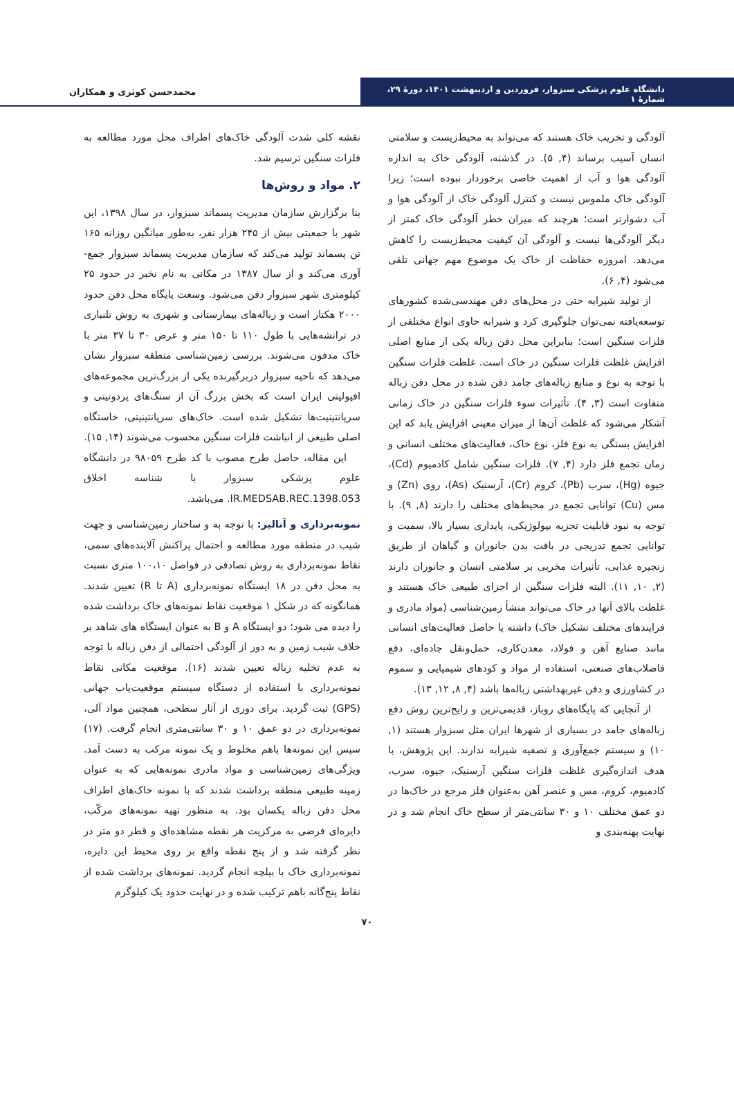دانشگاه علوم پزشکی سبزوار، فروردین و اردیبهشت ۱۴۰۱، دورهٔ ۲۹، شمارهٔ ۱
محمدحسن کوثری و همکاران
آلودگی و تخریب خاک هستند که می‌تواند به محیط‌زیست و سلامتی انسان آسیب برساند (۴, ۵). در گذشته، آلودگی خاک به اندازه آلودگی هوا و آب از اهمیت خاصی برخوردار نبوده است؛ زیرا آلودگی خاک ملموس نیست و کنترل آلودگی خاک از آلودگی هوا و آب دشوارتر است؛ هرچند که میزان خطر آلودگی خاک کمتر از دیگر آلودگی‌ها نیست و آلودگی آن کیفیت محیط‌زیست را کاهش می‌دهد. امروزه حفاظت از خاک یک موضوع مهم جهانی تلقی می‌شود (۴, ۶).
از تولید شیرابه حتی در محل‌های دفن مهندسی‌شده کشورهای توسعه‌یافته نمی‌توان جلوگیری کرد و شیرابه حاوی انواع مختلفی از فلزات سنگین است؛ بنابراین محل دفن زباله یکی از منابع اصلی افزایش غلظت فلزات سنگین در خاک است. غلظت فلزات سنگین با توجه به نوع و منابع زباله‌های جامد دفن شده در محل دفن زباله متفاوت است (۳, ۴). تأثیرات سوء فلزات سنگین در خاک زمانی آشکار می‌شود که غلظت آن‌ها از میزان معینی افزایش یابد که این افزایش بستگی به نوع فلز، نوع خاک، فعالیت‌های مختلف انسانی و زمان تجمع فلز دارد (۴, ۷). فلزات سنگین شامل کادمیوم (Cd)، جیوه (Hg)، سرب (Pb)، کروم (Cr)، آرسنیک (As)، روی (Zn) و مس (Cu) توانایی تجمع در محیط‌های مختلف را دارند (۸, ۹). با توجه به نبود قابلیت تجزیه بیولوژیکی، پایداری بسیار بالا، سمیت و توانایی تجمع تدریجی در بافت بدن جانوران و گیاهان از طریق زنجیره غذایی، تأثیرات مخربی بر سلامتی انسان و جانوران دارند (۲, ۱۰, ۱۱). البته فلزات سنگین از اجزای طبیعی خاک هستند و غلظت بالای آنها در خاک می‌تواند منشأ زمین‌شناسی (مواد مادری و فرایندهای مختلف تشکیل خاک) داشته یا حاصل فعالیت‌های انسانی مانند صنایع آهن و فولاد، معدن‌کاری، حمل‌ونقل جاده‌ای، دفع فاضلاب‌های صنعتی، استفاده از مواد و کودهای شیمیایی و سموم در کشاورزی و دفن غیربهداشتی زباله‌ها باشد (۴, ۸, ۱۲, ۱۳).
از آنجایی که پایگاه‌های روباز، قدیمی‌ترین و رایج‌ترین روش دفع زباله‌های جامد در بسیاری از شهرها ایران مثل سبزوار هستند (۱, ۱۰) و سیستم جمع‌آوری و تصفیه شیرابه ندارند. این پژوهش، با هدف اندازه‌گیری غلظت فلزات سنگین آرسنیک، جیوه، سرب، کادمیوم، کروم، مس و عنصر آهن به‌عنوان فلز مرجع در خاک‌ها در دو عمق مختلف ۱۰ و ۳۰ سانتی‌متر از سطح خاک انجام شد و در نهایت پهنه‌بندی و
نقشه کلی شدت آلودگی خاک‌های اطراف محل مورد مطالعه به فلزات سنگین ترسیم شد.
۲. مواد و روش‌ها
بنا برگزارش سازمان مدیریت پسماند سبزوار، در سال ۱۳۹۸، این شهر با جمعیتی بیش از ۲۴۵ هزار نفر، به‌طور میانگین روزانه ۱۶۵ تن پسماند تولید می‌کند که سازمان مدیریت پسماند سبزوار جمع-آوری می‌کند و از سال ۱۳۸۷ در مکانی به نام نخبر در حدود ۲۵ کیلومتری شهر سبزوار دفن می‌شود. وسعت پایگاه محل دفن حدود ۲۰۰۰ هکتار است و زباله‌های بیمارستانی و شهری به روش تلنباری در ترانشه‌هایی با طول ۱۱۰ تا ۱۵۰ متر و عرض ۳۰ تا ۳۷ متر با خاک مدفون می‌شوند. بررسی زمین‌شناسی منطقه سبزوار نشان می‌دهد که ناحیه سبزوار دربرگیرنده یکی از بزرگ‌ترین مجموعه‌های افیولیتی ایران است که بخش بزرگ آن از سنگ‌های پردوتیتی و سرپانتینیت‌ها تشکیل شده است. خاک‌های سرپانتینیتی، خاستگاه اصلی طبیعی از انباشت فلزات سنگین محسوب می‌شوند (۱۴, ۱۵).
این مقاله، حاصل طرح مصوب با کد طرح ۹۸۰۵۹ در دانشگاه علوم پزشکی سبزوار با شناسه اخلاق IR.MEDSAB.REC.1398.053. می‌باشد.
نمونه‌برداری و آنالیز: با توجه به و ساختار زمین‌شناسی و جهت شیب در منطقه مورد مطالعه و احتمال پراکنش آلاینده‌های سمی، نقاط نمونه‌برداری به روش تصادفی در فواصل ۱۰۰،۱۰ متری نسبت به محل دفن در ۱۸ ایستگاه نمونه‌برداری (A تا R) تعیین شدند. همانگونه که در شکل ۱ موقعیت نقاط نمونه‌های خاک برداشت شده را دیده می شود؛ دو ایستگاه A و B به عنوان ایستگاه های شاهد بر خلاف شیب زمین و به دور از آلودگی احتمالی از دفن زباله با توجه به عدم تخلیه زباله تعیین شدند (۱۶). موقعیت مکانی نقاط نمونه‌برداری با استفاده از دستگاه سیستم موقعیت‌یاب جهانی (GPS) ثبت گردید. برای دوری از آثار سطحی، همچنین مواد آلی، نمونه‌برداری در دو عمق ۱۰ و ۳۰ سانتی‌متری انجام گرفت. (۱۷) سپس این نمونه‌ها باهم مخلوط و یک نمونه مرکب به دست آمد. ویژگی‌های زمین‌شناسی و مواد مادری نمونه‌هایی که به عنوان زمینه طبیعی منطقه برداشت شدند که با نمونه خاک‌های اطراف محل دفن زباله یکسان بود. به منظور تهیه نمونه‌های مرکّب، دایره‌ای فرضی به مرکزیت هر نقطه مشاهده‌ای و قطر دو متر در نظر گرفته شد و از پنج نقطه واقع بر روی محیط این دایره، نمونه‌برداری خاک با بیلچه انجام گردید. نمونه‌های برداشت شده از نقاط پنج‌گانه باهم ترکیب شده و در نهایت حدود یک کیلوگرم
۷۰